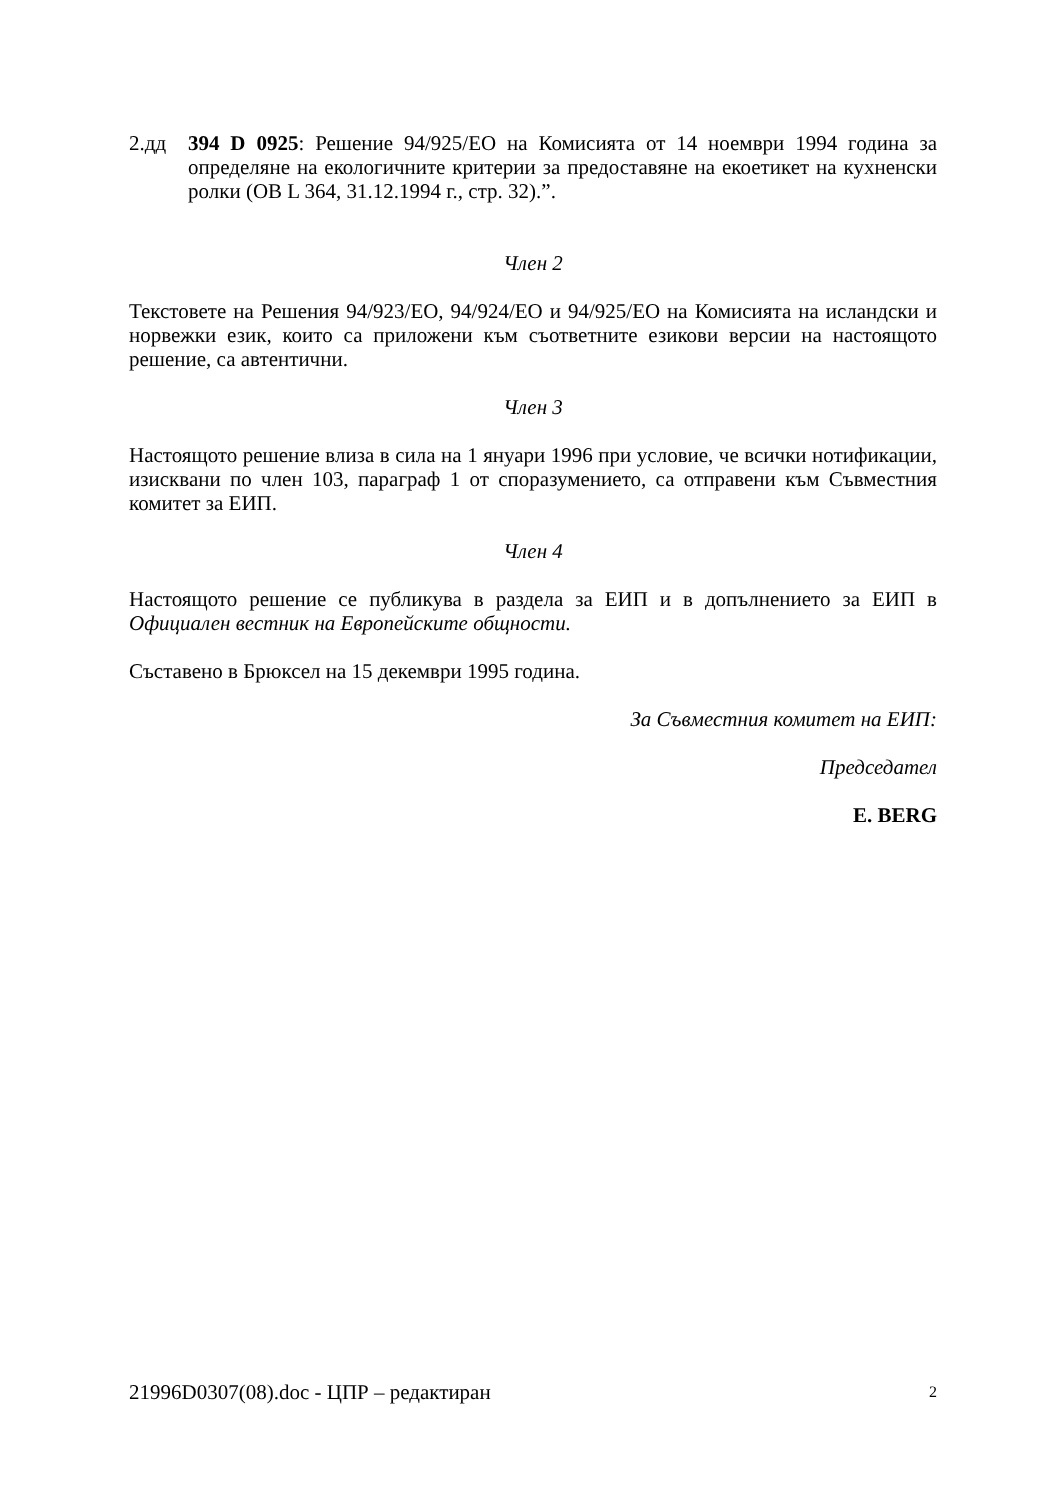2.дд 394 D 0925: Решение 94/925/ЕО на Комисията от 14 ноември 1994 година за определяне на екологичните критерии за предоставяне на екоетикет на кухненски ролки (ОВ L 364, 31.12.1994 г., стр. 32).”.
Член 2
Текстовете на Решения 94/923/ЕО, 94/924/ЕО и 94/925/ЕО на Комисията на исландски и норвежки език, които са приложени към съответните езикови версии на настоящото решение, са автентични.
Член 3
Настоящото решение влиза в сила на 1 януари 1996 при условие, че всички нотификации, изисквани по член 103, параграф 1 от споразумението, са отправени към Съвместния комитет за ЕИП.
Член 4
Настоящото решение се публикува в раздела за ЕИП и в допълнението за ЕИП в Официален вестник на Европейските общности.
Съставено в Брюксел на 15 декември 1995 година.
За Съвместния комитет на ЕИП:
Председател
E. BERG
21996D0307(08).doc - ЦПР – редактиран 2